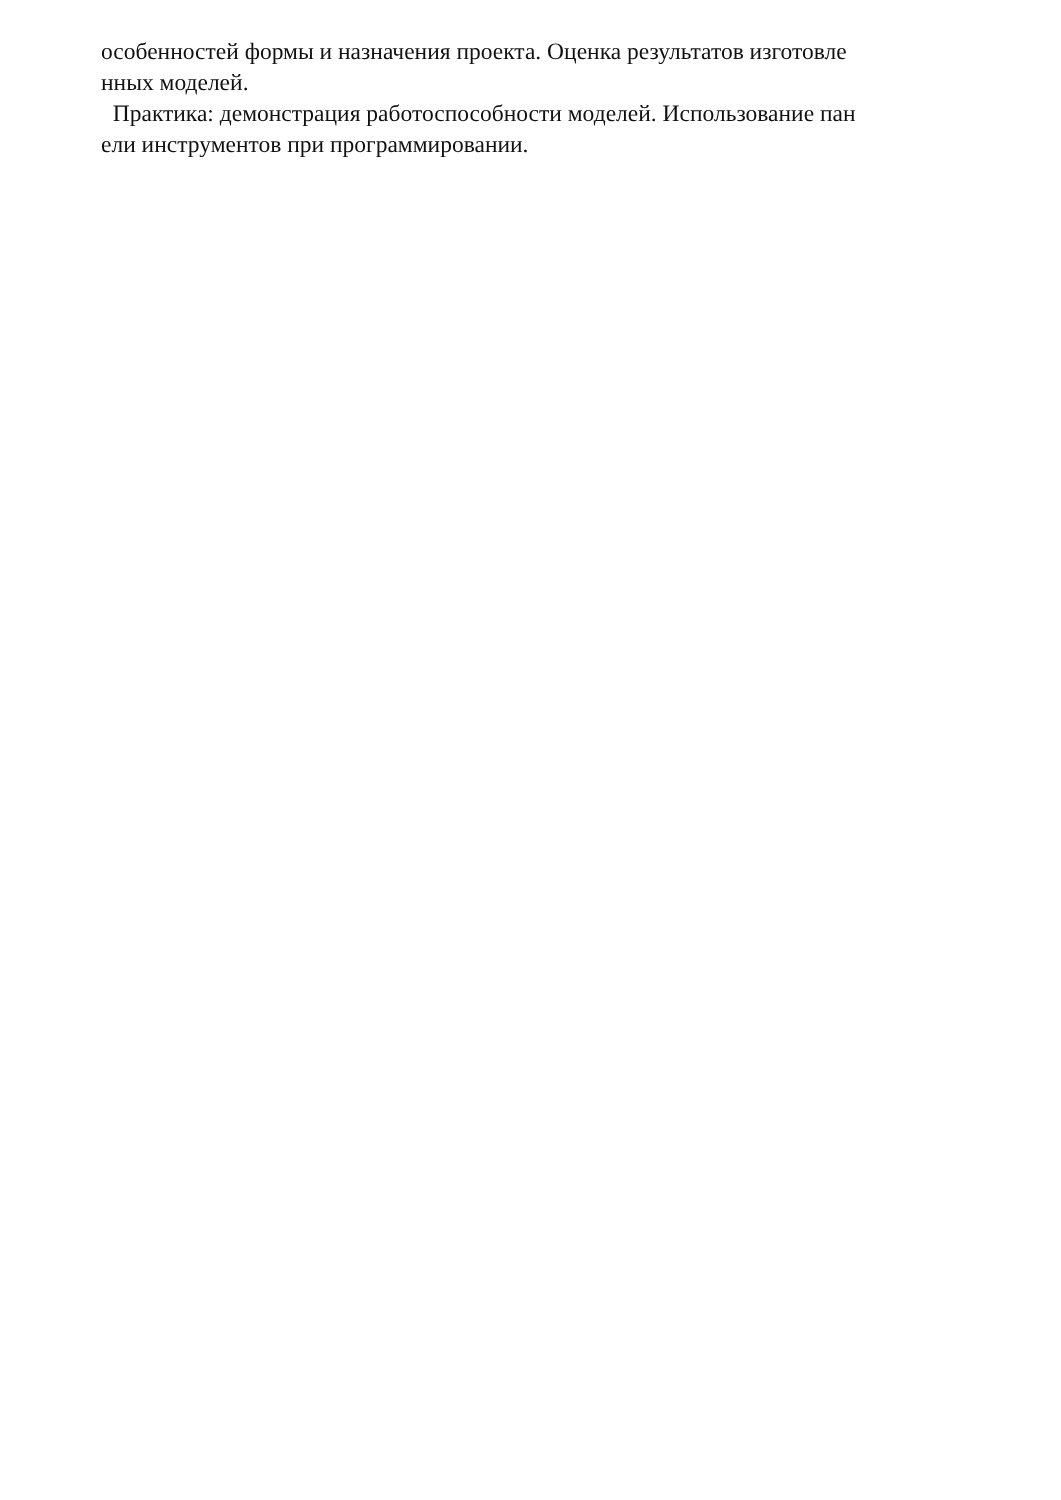особенностей формы и назначения проекта. Оценка результатов изготовле
нных моделей.
Практика: демонстрация работоспособности моделей. Использование пан
ели инструментов при программировании.